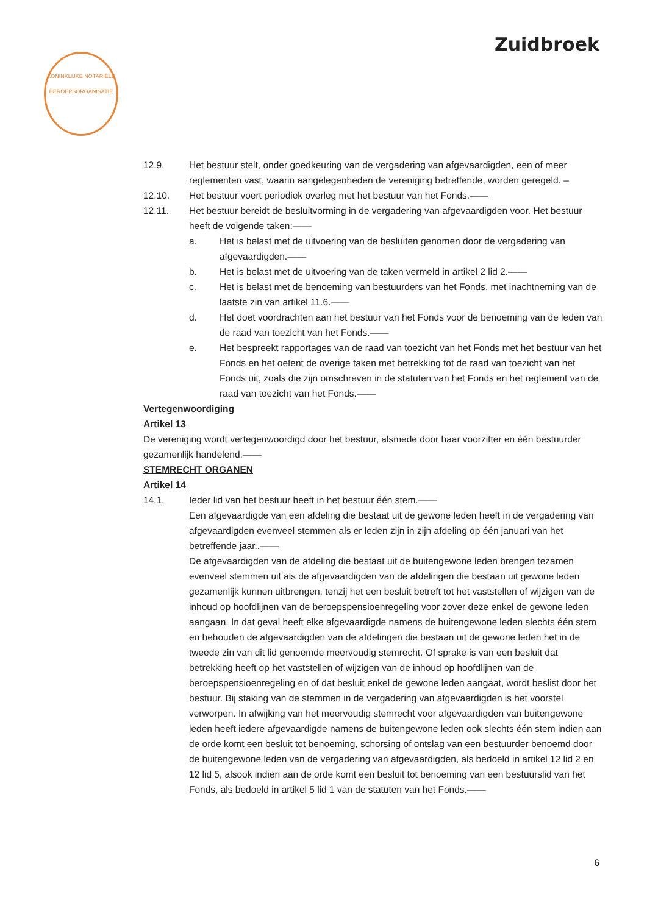Zuidbroek
KONINKLIJKE NOTARIËLE BEROEPSORGANISATIE
12.9. Het bestuur stelt, onder goedkeuring van de vergadering van afgevaardigden, een of meer reglementen vast, waarin aangelegenheden de vereniging betreffende, worden geregeld. –
12.10. Het bestuur voert periodiek overleg met het bestuur van het Fonds.——
12.11. Het bestuur bereidt de besluitvorming in de vergadering van afgevaardigden voor. Het bestuur heeft de volgende taken:——
a. Het is belast met de uitvoering van de besluiten genomen door de vergadering van afgevaardigden.——
b. Het is belast met de uitvoering van de taken vermeld in artikel 2 lid 2.——
c. Het is belast met de benoeming van bestuurders van het Fonds, met inachtneming van de laatste zin van artikel 11.6.——
d. Het doet voordrachten aan het bestuur van het Fonds voor de benoeming van de leden van de raad van toezicht van het Fonds.——
e. Het bespreekt rapportages van de raad van toezicht van het Fonds met het bestuur van het Fonds en het oefent de overige taken met betrekking tot de raad van toezicht van het Fonds uit, zoals die zijn omschreven in de statuten van het Fonds en het reglement van de raad van toezicht van het Fonds.——
Vertegenwoordiging
Artikel 13
De vereniging wordt vertegenwoordigd door het bestuur, alsmede door haar voorzitter en één bestuurder gezamenlijk handelend.——
STEMRECHT ORGANEN
Artikel 14
14.1. Ieder lid van het bestuur heeft in het bestuur één stem.——
Een afgevaardigde van een afdeling die bestaat uit de gewone leden heeft in de vergadering van afgevaardigden evenveel stemmen als er leden zijn in zijn afdeling op één januari van het betreffende jaar..——
De afgevaardigden van de afdeling die bestaat uit de buitengewone leden brengen tezamen evenveel stemmen uit als de afgevaardigden van de afdelingen die bestaan uit gewone leden gezamenlijk kunnen uitbrengen, tenzij het een besluit betreft tot het vaststellen of wijzigen van de inhoud op hoofdlijnen van de beroepspensioenregeling voor zover deze enkel de gewone leden aangaan. In dat geval heeft elke afgevaardigde namens de buitengewone leden slechts één stem en behouden de afgevaardigden van de afdelingen die bestaan uit de gewone leden het in de tweede zin van dit lid genoemde meervoudig stemrecht. Of sprake is van een besluit dat betrekking heeft op het vaststellen of wijzigen van de inhoud op hoofdlijnen van de beroepspensioenregeling en of dat besluit enkel de gewone leden aangaat, wordt beslist door het bestuur. Bij staking van de stemmen in de vergadering van afgevaardigden is het voorstel verworpen. In afwijking van het meervoudig stemrecht voor afgevaardigden van buitengewone leden heeft iedere afgevaardigde namens de buitengewone leden ook slechts één stem indien aan de orde komt een besluit tot benoeming, schorsing of ontslag van een bestuurder benoemd door de buitengewone leden van de vergadering van afgevaardigden, als bedoeld in artikel 12 lid 2 en 12 lid 5, alsook indien aan de orde komt een besluit tot benoeming van een bestuurslid van het Fonds, als bedoeld in artikel 5 lid 1 van de statuten van het Fonds.——
6